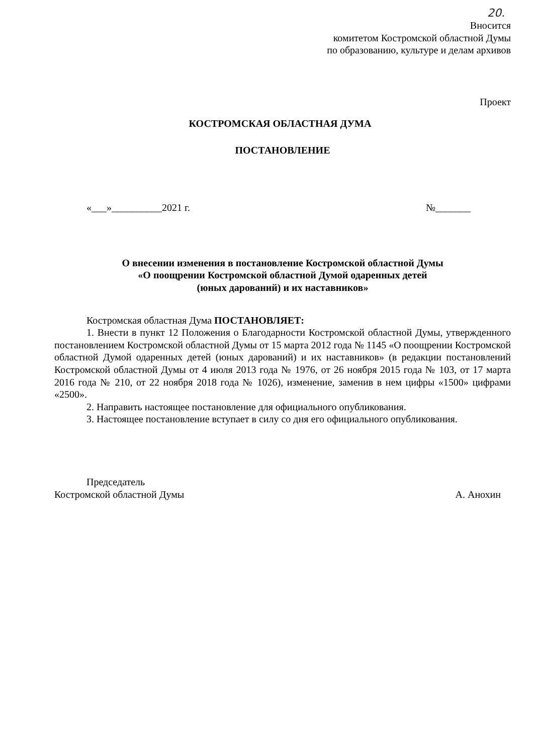20.
Вносится
комитетом Костромской областной Думы
по образованию, культуре и делам архивов
Проект
КОСТРОМСКАЯ ОБЛАСТНАЯ ДУМА
ПОСТАНОВЛЕНИЕ
«___»__________2021 г. №_______
О внесении изменения в постановление Костромской областной Думы
«О поощрении Костромской областной Думой одаренных детей
(юных дарований) и их наставников»
Костромская областная Дума ПОСТАНОВЛЯЕТ:
1. Внести в пункт 12 Положения о Благодарности Костромской областной Думы, утвержденного постановлением Костромской областной Думы от 15 марта 2012 года № 1145 «О поощрении Костромской областной Думой одаренных детей (юных дарований) и их наставников» (в редакции постановлений Костромской областной Думы от 4 июля 2013 года № 1976, от 26 ноября 2015 года № 103, от 17 марта 2016 года № 210, от 22 ноября 2018 года № 1026), изменение, заменив в нем цифры «1500» цифрами «2500».
2. Направить настоящее постановление для официального опубликования.
3. Настоящее постановление вступает в силу со дня его официального опубликования.
Председатель
Костромской областной Думы А. Анохин